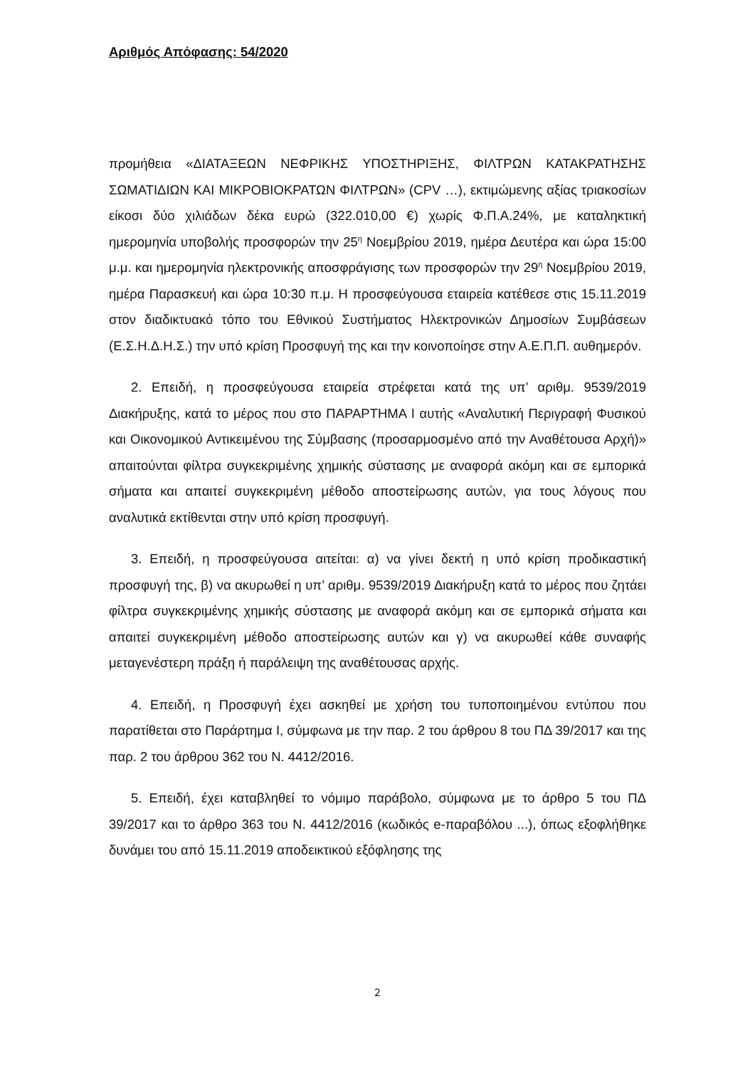Αριθμός Απόφασης: 54/2020
προμήθεια «ΔΙΑΤΑΞΕΩΝ ΝΕΦΡΙΚΗΣ ΥΠΟΣΤΗΡΙΞΗΣ, ΦΙΛΤΡΩΝ ΚΑΤΑΚΡΑΤΗΣΗΣ ΣΩΜΑΤΙΔΙΩΝ ΚΑΙ ΜΙΚΡΟΒΙΟΚΡΑΤΩΝ ΦΙΛΤΡΩΝ» (CPV …), εκτιμώμενης αξίας τριακοσίων είκοσι δύο χιλιάδων δέκα ευρώ (322.010,00 €) χωρίς Φ.Π.Α.24%, με καταληκτική ημερομηνία υποβολής προσφορών την 25<sup>η</sup> Νοεμβρίου 2019, ημέρα Δευτέρα και ώρα 15:00 μ.μ. και ημερομηνία ηλεκτρονικής αποσφράγισης των προσφορών την 29<sup>η</sup> Νοεμβρίου 2019, ημέρα Παρασκευή και ώρα 10:30 π.μ. Η προσφεύγουσα εταιρεία κατέθεσε στις 15.11.2019 στον διαδικτυακό τόπο του Εθνικού Συστήματος Ηλεκτρονικών Δημοσίων Συμβάσεων (Ε.Σ.Η.Δ.Η.Σ.) την υπό κρίση Προσφυγή της και την κοινοποίησε στην Α.Ε.Π.Π. αυθημερόν.
2. Επειδή, η προσφεύγουσα εταιρεία στρέφεται κατά της υπ’ αριθμ. 9539/2019 Διακήρυξης, κατά το μέρος που στο ΠΑΡΑΡΤΗΜΑ Ι αυτής «Αναλυτική Περιγραφή Φυσικού και Οικονομικού Αντικειμένου της Σύμβασης (προσαρμοσμένο από την Αναθέτουσα Αρχή)» απαιτούνται φίλτρα συγκεκριμένης χημικής σύστασης με αναφορά ακόμη και σε εμπορικά σήματα και απαιτεί συγκεκριμένη μέθοδο αποστείρωσης αυτών, για τους λόγους που αναλυτικά εκτίθενται στην υπό κρίση προσφυγή.
3. Επειδή, η προσφεύγουσα αιτείται: α) να γίνει δεκτή η υπό κρίση προδικαστική προσφυγή της, β) να ακυρωθεί η υπ’ αριθμ. 9539/2019 Διακήρυξη κατά το μέρος που ζητάει φίλτρα συγκεκριμένης χημικής σύστασης με αναφορά ακόμη και σε εμπορικά σήματα και απαιτεί συγκεκριμένη μέθοδο αποστείρωσης αυτών και γ) να ακυρωθεί κάθε συναφής μεταγενέστερη πράξη ή παράλειψη της αναθέτουσας αρχής.
4. Επειδή, η Προσφυγή έχει ασκηθεί με χρήση του τυποποιημένου εντύπου που παρατίθεται στο Παράρτημα Ι, σύμφωνα με την παρ. 2 του άρθρου 8 του ΠΔ 39/2017 και της παρ. 2 του άρθρου 362 του Ν. 4412/2016.
5. Επειδή, έχει καταβληθεί το νόμιμο παράβολο, σύμφωνα με το άρθρο 5 του ΠΔ 39/2017 και το άρθρο 363 του Ν. 4412/2016 (κωδικός e-παραβόλου ...), όπως εξοφλήθηκε δυνάμει του από 15.11.2019 αποδεικτικού εξόφλησης της
2